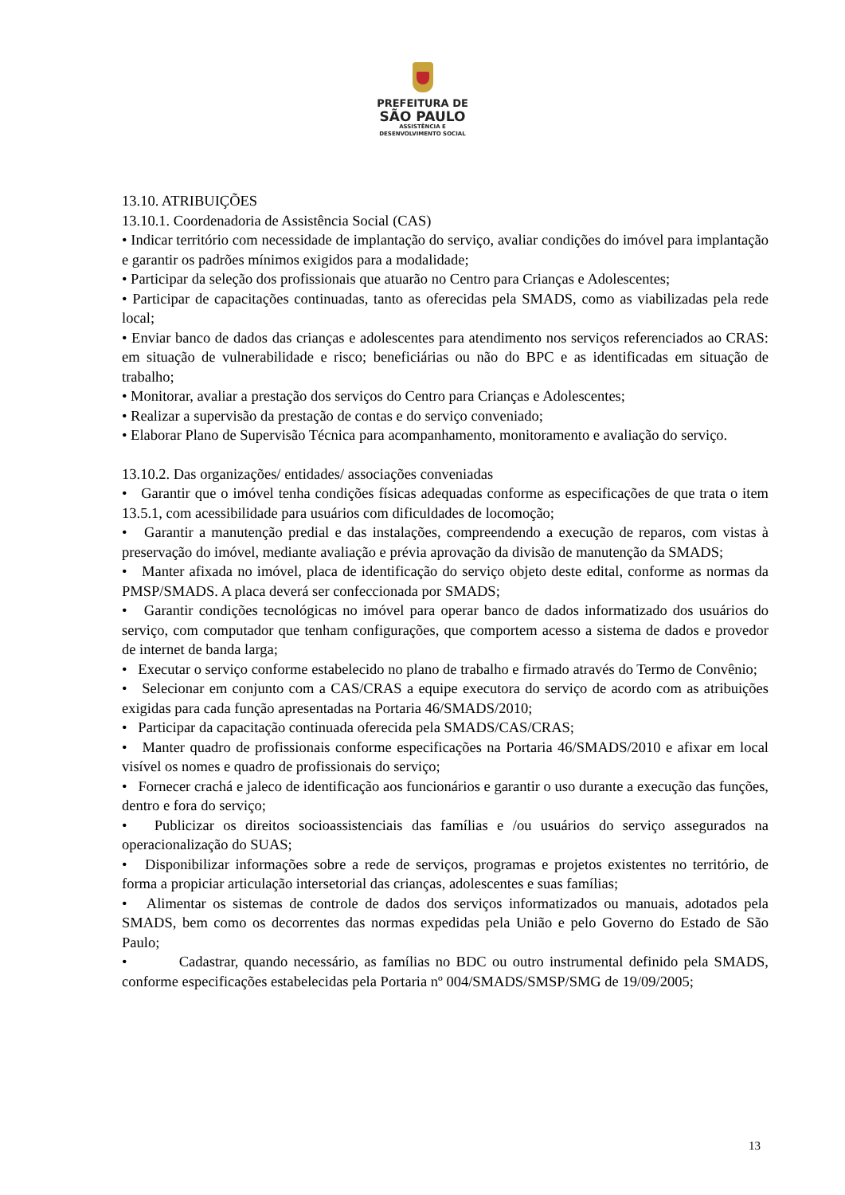PREFEITURA DE
SÃO PAULO
ASSISTÊNCIA E
DESENVOLVIMENTO SOCIAL
13.10. ATRIBUIÇÕES
13.10.1. Coordenadoria de Assistência Social (CAS)
• Indicar território com necessidade de implantação do serviço, avaliar condições do imóvel para implantação e garantir os padrões mínimos exigidos para a modalidade;
• Participar da seleção dos profissionais que atuarão no Centro para Crianças e Adolescentes;
• Participar de capacitações continuadas, tanto as oferecidas pela SMADS, como as viabilizadas pela rede local;
• Enviar banco de dados das crianças e adolescentes para atendimento nos serviços referenciados ao CRAS: em situação de vulnerabilidade e risco; beneficiárias ou não do BPC e as identificadas em situação de trabalho;
• Monitorar, avaliar a prestação dos serviços do Centro para Crianças e Adolescentes;
• Realizar a supervisão da prestação de contas e do serviço conveniado;
• Elaborar Plano de Supervisão Técnica para acompanhamento, monitoramento e avaliação do serviço.
13.10.2. Das organizações/ entidades/ associações conveniadas
• Garantir que o imóvel tenha condições físicas adequadas conforme as especificações de que trata o item 13.5.1, com acessibilidade para usuários com dificuldades de locomoção;
• Garantir a manutenção predial e das instalações, compreendendo a execução de reparos, com vistas à preservação do imóvel, mediante avaliação e prévia aprovação da divisão de manutenção da SMADS;
• Manter afixada no imóvel, placa de identificação do serviço objeto deste edital, conforme as normas da PMSP/SMADS. A placa deverá ser confeccionada por SMADS;
• Garantir condições tecnológicas no imóvel para operar banco de dados informatizado dos usuários do serviço, com computador que tenham configurações, que comportem acesso a sistema de dados e provedor de internet de banda larga;
• Executar o serviço conforme estabelecido no plano de trabalho e firmado através do Termo de Convênio;
• Selecionar em conjunto com a CAS/CRAS a equipe executora do serviço de acordo com as atribuições exigidas para cada função apresentadas na Portaria 46/SMADS/2010;
• Participar da capacitação continuada oferecida pela SMADS/CAS/CRAS;
• Manter quadro de profissionais conforme especificações na Portaria 46/SMADS/2010 e afixar em local visível os nomes e quadro de profissionais do serviço;
• Fornecer crachá e jaleco de identificação aos funcionários e garantir o uso durante a execução das funções, dentro e fora do serviço;
• Publicizar os direitos socioassistenciais das famílias e /ou usuários do serviço assegurados na operacionalização do SUAS;
• Disponibilizar informações sobre a rede de serviços, programas e projetos existentes no território, de forma a propiciar articulação intersetorial das crianças, adolescentes e suas famílias;
• Alimentar os sistemas de controle de dados dos serviços informatizados ou manuais, adotados pela SMADS, bem como os decorrentes das normas expedidas pela União e pelo Governo do Estado de São Paulo;
• Cadastrar, quando necessário, as famílias no BDC ou outro instrumental definido pela SMADS, conforme especificações estabelecidas pela Portaria nº 004/SMADS/SMSP/SMG de 19/09/2005;
13